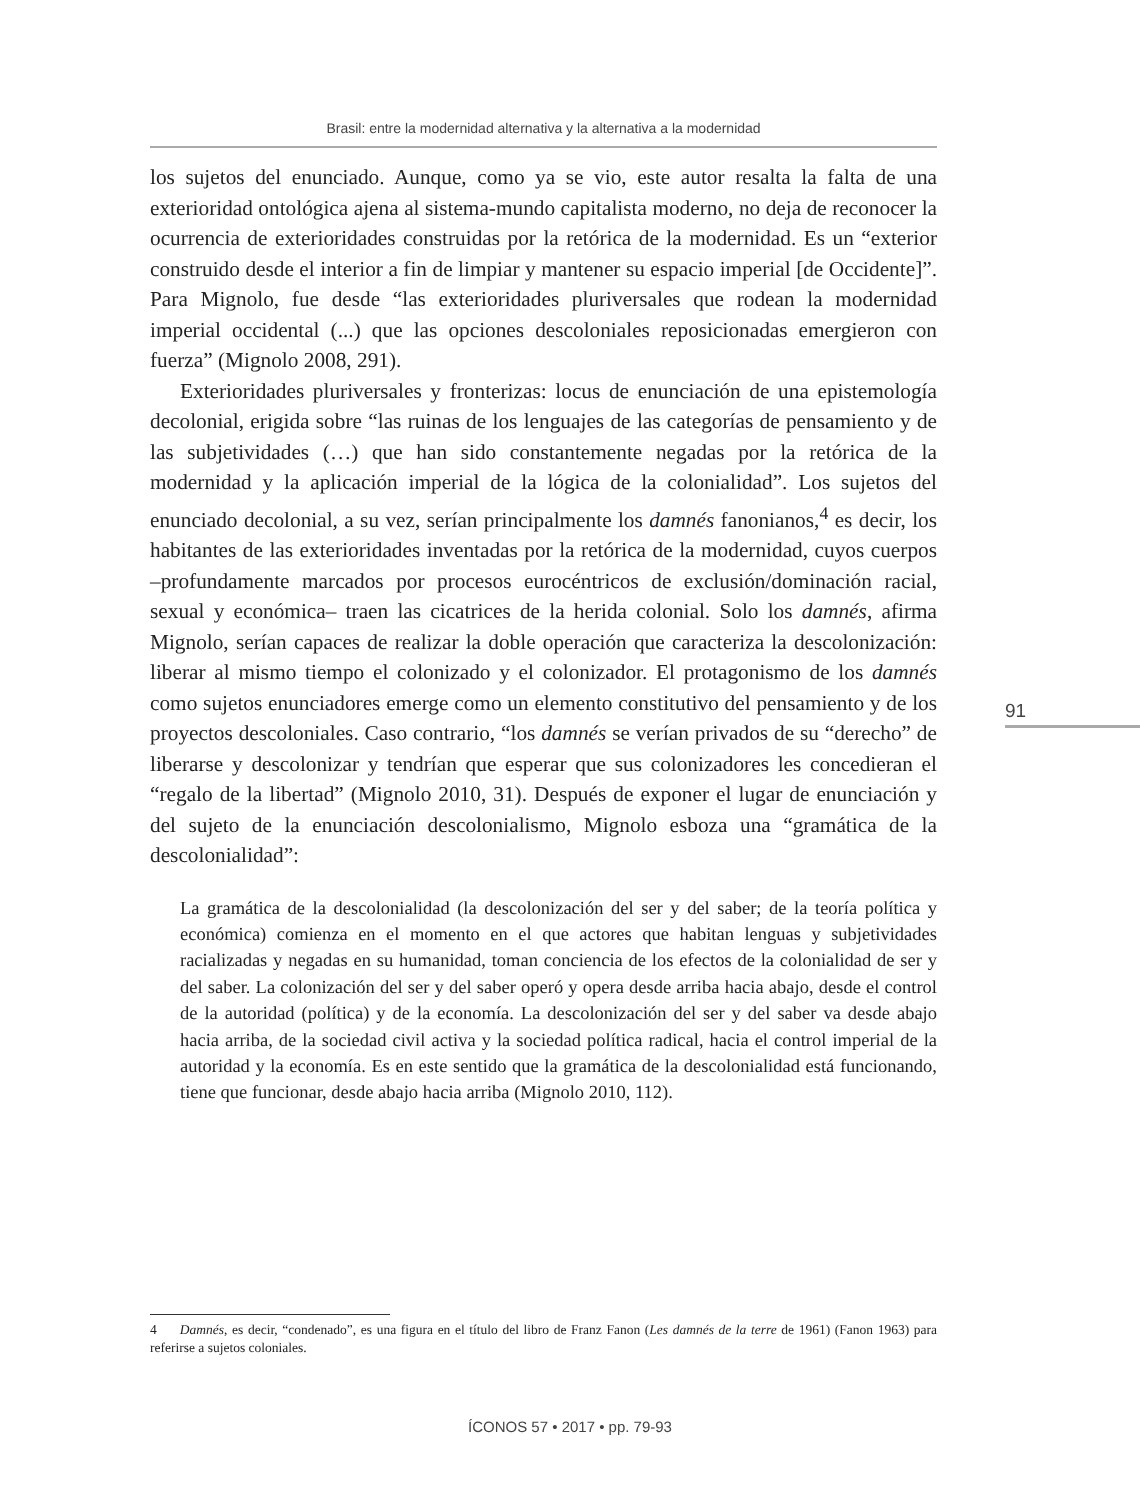Brasil: entre la modernidad alternativa y la alternativa a la modernidad
los sujetos del enunciado. Aunque, como ya se vio, este autor resalta la falta de una exterioridad ontológica ajena al sistema-mundo capitalista moderno, no deja de reconocer la ocurrencia de exterioridades construidas por la retórica de la modernidad. Es un “exterior construido desde el interior a fin de limpiar y mantener su espacio imperial [de Occidente]”. Para Mignolo, fue desde “las exterioridades pluriversales que rodean la modernidad imperial occidental (...) que las opciones descoloniales reposicionadas emergieron con fuerza” (Mignolo 2008, 291).
Exterioridades pluriversales y fronterizas: locus de enunciación de una epistemología decolonial, erigida sobre “las ruinas de los lenguajes de las categorías de pensamiento y de las subjetividades (…) que han sido constantemente negadas por la retórica de la modernidad y la aplicación imperial de la lógica de la colonialidad”. Los sujetos del enunciado decolonial, a su vez, serían principalmente los damnés fanonianos,<sup>4</sup> es decir, los habitantes de las exterioridades inventadas por la retórica de la modernidad, cuyos cuerpos –profundamente marcados por procesos eurocéntricos de exclusión/dominación racial, sexual y económica– traen las cicatrices de la herida colonial. Solo los damnés, afirma Mignolo, serían capaces de realizar la doble operación que caracteriza la descolonización: liberar al mismo tiempo el colonizado y el colonizador. El protagonismo de los damnés como sujetos enunciadores emerge como un elemento constitutivo del pensamiento y de los proyectos descoloniales. Caso contrario, “los damnés se verían privados de su “derecho” de liberarse y descolonizar y tendrían que esperar que sus colonizadores les concedieran el “regalo de la libertad” (Mignolo 2010, 31). Después de exponer el lugar de enunciación y del sujeto de la enunciación descolonialismo, Mignolo esboza una “gramática de la descolonialidad”:
La gramática de la descolonialidad (la descolonización del ser y del saber; de la teoría política y económica) comienza en el momento en el que actores que habitan lenguas y subjetividades racializadas y negadas en su humanidad, toman conciencia de los efectos de la colonialidad de ser y del saber. La colonización del ser y del saber operó y opera desde arriba hacia abajo, desde el control de la autoridad (política) y de la economía. La descolonización del ser y del saber va desde abajo hacia arriba, de la sociedad civil activa y la sociedad política radical, hacia el control imperial de la autoridad y la economía. Es en este sentido que la gramática de la descolonialidad está funcionando, tiene que funcionar, desde abajo hacia arriba (Mignolo 2010, 112).
91
4 Damnés, es decir, “condenado”, es una figura en el título del libro de Franz Fanon (Les damnés de la terre de 1961) (Fanon 1963) para referirse a sujetos coloniales.
ÍCONOS 57 • 2017 • pp. 79-93